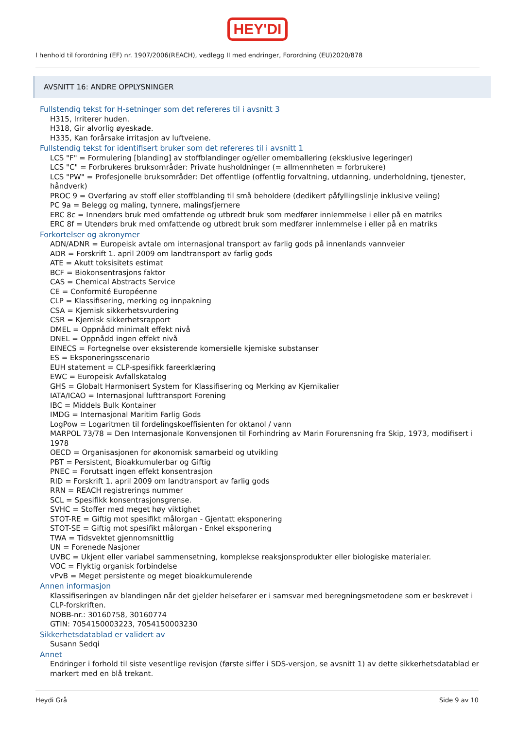HEY'DI
I henhold til forordning (EF) nr. 1907/2006(REACH), vedlegg II med endringer, Forordning (EU)2020/878
AVSNITT 16: ANDRE OPPLYSNINGER
Fullstendig tekst for H-setninger som det refereres til i avsnitt 3
H315, Irriterer huden.
H318, Gir alvorlig øyeskade.
H335, Kan forårsake irritasjon av luftveiene.
Fullstendig tekst for identifisert bruker som det refereres til i avsnitt 1
LCS "F" = Formulering [blanding] av stoffblandinger og/eller omemballering (eksklusive legeringer)
LCS "C" = Forbrukeres bruksområder: Private husholdninger (= allmennheten = forbrukere)
LCS "PW" = Profesjonelle bruksområder: Det offentlige (offentlig forvaltning, utdanning, underholdning, tjenester, håndverk)
PROC 9 = Overføring av stoff eller stoffblanding til små beholdere (dedikert påfyllingslinje inklusive veiing)
PC 9a = Belegg og maling, tynnere, malingsfjernere
ERC 8c = Innendørs bruk med omfattende og utbredt bruk som medfører innlemmelse i eller på en matriks
ERC 8f = Utendørs bruk med omfattende og utbredt bruk som medfører innlemmelse i eller på en matriks
Forkortelser og akronymer
ADN/ADNR = Europeisk avtale om internasjonal transport av farlig gods på innenlands vannveier
ADR = Forskrift 1. april 2009 om landtransport av farlig gods
ATE = Akutt toksisitets estimat
BCF = Biokonsentrasjons faktor
CAS = Chemical Abstracts Service
CE = Conformité Européenne
CLP = Klassifisering, merking og innpakning
CSA = Kjemisk sikkerhetsvurdering
CSR = Kjemisk sikkerhetsrapport
DMEL = Oppnådd minimalt effekt nivå
DNEL = Oppnådd ingen effekt nivå
EINECS = Fortegnelse over eksisterende komersielle kjemiske substanser
ES = Eksponeringsscenario
EUH statement = CLP-spesifikk fareerklæring
EWC = Europeisk Avfallskatalog
GHS = Globalt Harmonisert System for Klassifisering og Merking av Kjemikalier
IATA/ICAO = Internasjonal lufttransport Forening
IBC = Middels Bulk Kontainer
IMDG = Internasjonal Maritim Farlig Gods
LogPow = Logaritmen til fordelingskoeffisienten for oktanol / vann
MARPOL 73/78 = Den Internasjonale Konvensjonen til Forhindring av Marin Forurensning fra Skip, 1973, modifisert i 1978
OECD = Organisasjonen for økonomisk samarbeid og utvikling
PBT = Persistent, Bioakkumulerbar og Giftig
PNEC = Forutsatt ingen effekt konsentrasjon
RID = Forskrift 1. april 2009 om landtransport av farlig gods
RRN = REACH registrerings nummer
SCL = Spesifikk konsentrasjonsgrense.
SVHC = Stoffer med meget høy viktighet
STOT-RE = Giftig mot spesifikt målorgan - Gjentatt eksponering
STOT-SE = Giftig mot spesifikt målorgan - Enkel eksponering
TWA = Tidsvektet gjennomsnittlig
UN = Forenede Nasjoner
UVBC = Ukjent eller variabel sammensetning, komplekse reaksjonsprodukter eller biologiske materialer.
VOC = Flyktig organisk forbindelse
vPvB = Meget persistente og meget bioakkumulerende
Annen informasjon
Klassifiseringen av blandingen når det gjelder helsefarer er i samsvar med beregningsmetodene som er beskrevet i CLP-forskriften.
NOBB-nr.: 30160758, 30160774
GTIN: 7054150003223, 7054150003230
Sikkerhetsdatablad er validert av
Susann Sedqi
Annet
Endringer i forhold til siste vesentlige revisjon (første siffer i SDS-versjon, se avsnitt 1) av dette sikkerhetsdatablad er markert med en blå trekant.
Heydi Grå Side 9 av 10